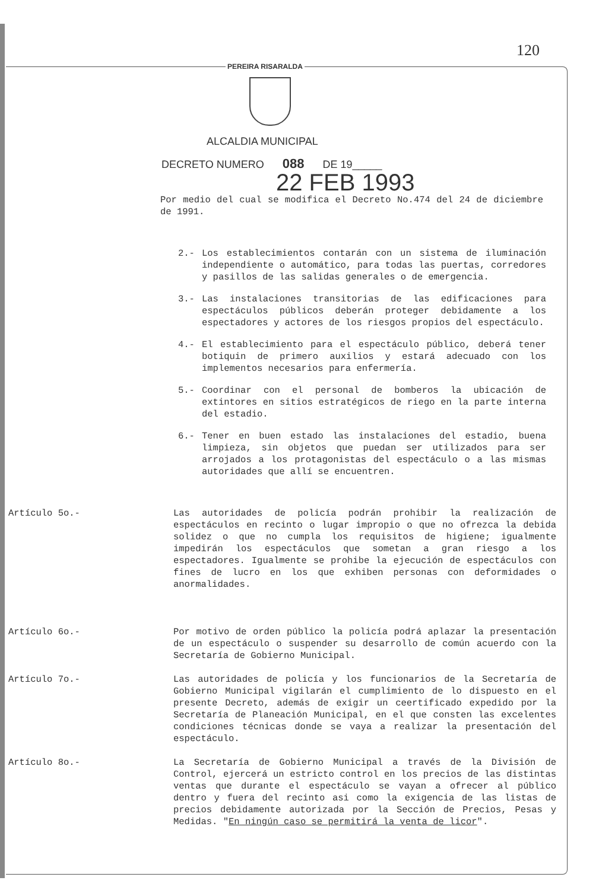120
PEREIRA RISARALDA
ALCALDIA MUNICIPAL
DECRETO NUMERO 088 DE 19_____
22 FEB 1993
Por medio del cual se modifica el Decreto No.474 del 24 de diciembre de 1991.
2.- Los establecimientos contarán con un sistema de iluminación independiente o automático, para todas las puertas, corredores y pasillos de las salidas generales o de emergencia.
3.- Las instalaciones transitorias de las edificaciones para espectáculos públicos deberán proteger debidamente a los espectadores y actores de los riesgos propios del espectáculo.
4.- El establecimiento para el espectáculo público, deberá tener botiquin de primero auxilios y estará adecuado con los implementos necesarios para enfermería.
5.- Coordinar con el personal de bomberos la ubicación de extintores en sitios estratégicos de riego en la parte interna del estadio.
6.- Tener en buen estado las instalaciones del estadio, buena limpieza, sin objetos que puedan ser utilizados para ser arrojados a los protagonistas del espectáculo o a las mismas autoridades que allí se encuentren.
Artículo 5o.- Las autoridades de policía podrán prohibir la realización de espectáculos en recinto o lugar impropio o que no ofrezca la debida solidez o que no cumpla los requisitos de higiene; igualmente impedirán los espectáculos que sometan a gran riesgo a los espectadores. Igualmente se prohibe la ejecución de espectáculos con fines de lucro en los que exhiben personas con deformidades o anormalidades.
Artículo 6o.- Por motivo de orden público la policía podrá aplazar la presentación de un espectáculo o suspender su desarrollo de común acuerdo con la Secretaría de Gobierno Municipal.
Artículo 7o.- Las autoridades de policía y los funcionarios de la Secretaría de Gobierno Municipal vigilarán el cumplimiento de lo dispuesto en el presente Decreto, además de exigir un ceertificado expedido por la Secretaría de Planeación Municipal, en el que consten las excelentes condiciones técnicas donde se vaya a realizar la presentación del espectáculo.
Artículo 8o.- La Secretaría de Gobierno Municipal a través de la División de Control, ejercerá un estricto control en los precios de las distintas ventas que durante el espectáculo se vayan a ofrecer al público dentro y fuera del recinto asi como la exigencia de las listas de precios debidamente autorizada por la Sección de Precios, Pesas y Medidas. "En ningún caso se permitirá la venta de licor".